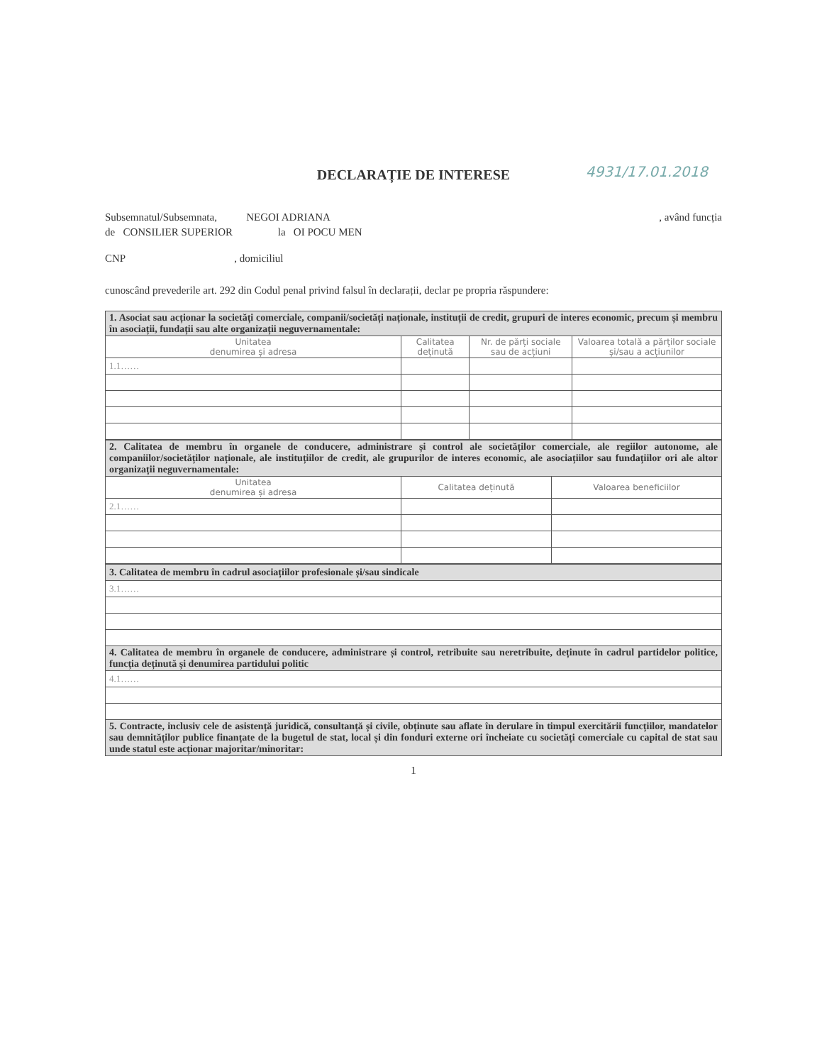DECLARAȚIE DE INTERESE 4931/17.01.2018
Subsemnatul/Subsemnata, NEGOI ADRIANA, având funcția
de CONSILIER SUPERIOR la OI POCU MEN
CNP , domiciliul
cunoscând prevederile art. 292 din Codul penal privind falsul în declarații, declar pe propria răspundere:
| 1. Asociat sau acționar la societăți comerciale, companii/societăți naționale, instituții de credit, grupuri de interes economic, precum și membru în asociații, fundații sau alte organizații neguvernamentale: | | | |
| Unitatea denumirea și adresa | Calitatea deținută | Nr. de părți sociale sau de acțiuni | Valoarea totală a părților sociale și/sau a acțiunilor |
| 1.1…… | | | |
| 2. Calitatea de membru în organele de conducere, administrare și control ale societăților comerciale, ale regiilor autonome, ale companiilor/societăților naționale, ale instituțiilor de credit, ale grupurilor de interes economic, ale asociațiilor sau fundațiilor ori ale altor organizații neguvernamentale: | | |
| Unitatea denumirea și adresa | Calitatea deținută | Valoarea beneficiilor |
| 2.1…… | | |
| 3. Calitatea de membru în cadrul asociațiilor profesionale și/sau sindicale |
| 3.1…… |
| 4. Calitatea de membru în organele de conducere, administrare și control, retribuite sau neretribuite, deținute în cadrul partidelor politice, funcția deținută și denumirea partidului politic |
| 4.1…… |
| 5. Contracte, inclusiv cele de asistență juridică, consultanță și civile, obținute sau aflate în derulare în timpul exercitării funcțiilor, mandatelor sau demnităților publice finanțate de la bugetul de stat, local și din fonduri externe ori încheiate cu societăți comerciale cu capital de stat sau unde statul este acționar majoritar/minoritar: |
1